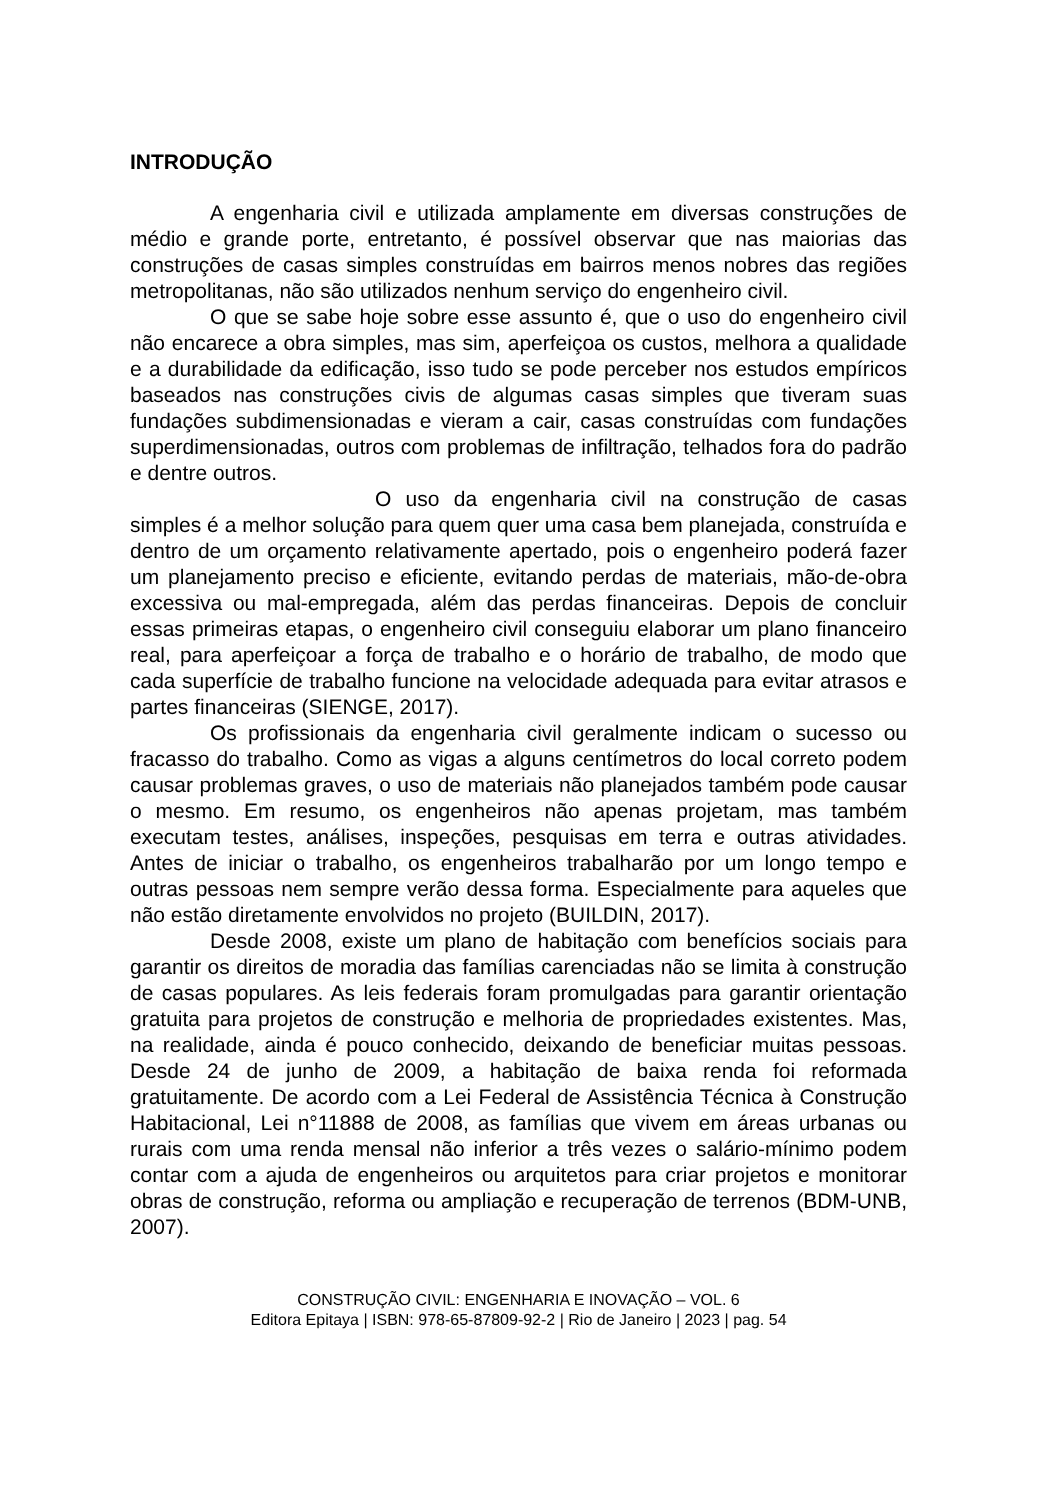INTRODUÇÃO
A engenharia civil e utilizada amplamente em diversas construções de médio e grande porte, entretanto, é possível observar que nas maiorias das construções de casas simples construídas em bairros menos nobres das regiões metropolitanas, não são utilizados nenhum serviço do engenheiro civil.
O que se sabe hoje sobre esse assunto é, que o uso do engenheiro civil não encarece a obra simples, mas sim, aperfeiçoa os custos, melhora a qualidade e a durabilidade da edificação, isso tudo se pode perceber nos estudos empíricos baseados nas construções civis de algumas casas simples que tiveram suas fundações subdimensionadas e vieram a cair, casas construídas com fundações superdimensionadas, outros com problemas de infiltração, telhados fora do padrão e dentre outros.
O uso da engenharia civil na construção de casas simples é a melhor solução para quem quer uma casa bem planejada, construída e dentro de um orçamento relativamente apertado, pois o engenheiro poderá fazer um planejamento preciso e eficiente, evitando perdas de materiais, mão-de-obra excessiva ou mal-empregada, além das perdas financeiras. Depois de concluir essas primeiras etapas, o engenheiro civil conseguiu elaborar um plano financeiro real, para aperfeiçoar a força de trabalho e o horário de trabalho, de modo que cada superfície de trabalho funcione na velocidade adequada para evitar atrasos e partes financeiras (SIENGE, 2017).
Os profissionais da engenharia civil geralmente indicam o sucesso ou fracasso do trabalho. Como as vigas a alguns centímetros do local correto podem causar problemas graves, o uso de materiais não planejados também pode causar o mesmo. Em resumo, os engenheiros não apenas projetam, mas também executam testes, análises, inspeções, pesquisas em terra e outras atividades. Antes de iniciar o trabalho, os engenheiros trabalharão por um longo tempo e outras pessoas nem sempre verão dessa forma. Especialmente para aqueles que não estão diretamente envolvidos no projeto (BUILDIN, 2017).
Desde 2008, existe um plano de habitação com benefícios sociais para garantir os direitos de moradia das famílias carenciadas não se limita à construção de casas populares. As leis federais foram promulgadas para garantir orientação gratuita para projetos de construção e melhoria de propriedades existentes. Mas, na realidade, ainda é pouco conhecido, deixando de beneficiar muitas pessoas. Desde 24 de junho de 2009, a habitação de baixa renda foi reformada gratuitamente. De acordo com a Lei Federal de Assistência Técnica à Construção Habitacional, Lei n°11888 de 2008, as famílias que vivem em áreas urbanas ou rurais com uma renda mensal não inferior a três vezes o salário-mínimo podem contar com a ajuda de engenheiros ou arquitetos para criar projetos e monitorar obras de construção, reforma ou ampliação e recuperação de terrenos (BDM-UNB, 2007).
CONSTRUÇÃO CIVIL: ENGENHARIA E INOVAÇÃO – VOL. 6
Editora Epitaya | ISBN: 978-65-87809-92-2 | Rio de Janeiro | 2023 | pag. 54